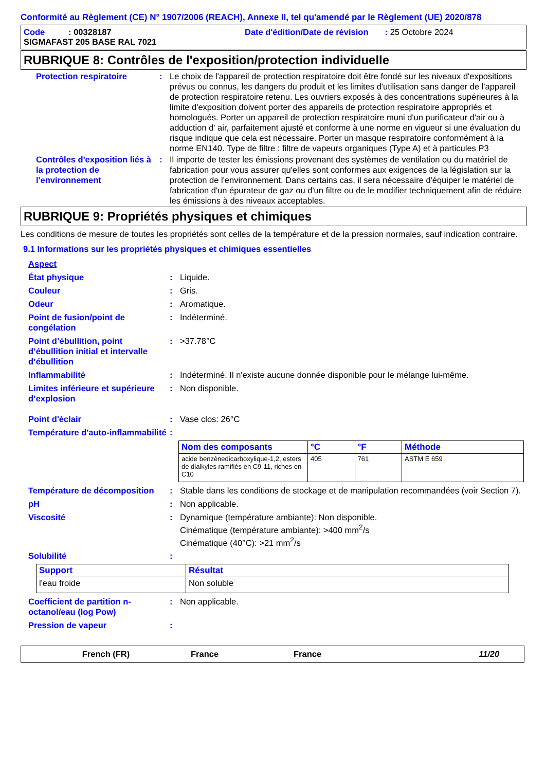Conformité au Règlement (CE) N° 1907/2006 (REACH), Annexe II, tel qu'amendé par le Règlement (UE) 2020/878
Code : 00328187 Date d'édition/Date de révision : 25 Octobre 2024
SIGMAFAST 205 BASE RAL 7021
RUBRIQUE 8: Contrôles de l'exposition/protection individuelle
Protection respiratoire : Le choix de l'appareil de protection respiratoire doit être fondé sur les niveaux d'expositions prévus ou connus, les dangers du produit et les limites d'utilisation sans danger de l'appareil de protection respiratoire retenu. Les ouvriers exposés à des concentrations supérieures à la limite d'exposition doivent porter des appareils de protection respiratoire appropriés et homologués. Porter un appareil de protection respiratoire muni d'un purificateur d'air ou à adduction d' air, parfaitement ajusté et conforme à une norme en vigueur si une évaluation du risque indique que cela est nécessaire. Porter un masque respiratoire conformément à la norme EN140. Type de filtre : filtre de vapeurs organiques (Type A) et à particules P3
Contrôles d'exposition liés à la protection de l'environnement
: Il importe de tester les émissions provenant des systèmes de ventilation ou du matériel de fabrication pour vous assurer qu'elles sont conformes aux exigences de la législation sur la protection de l'environnement. Dans certains cas, il sera nécessaire d'équiper le matériel de fabrication d'un épurateur de gaz ou d'un filtre ou de le modifier techniquement afin de réduire les émissions à des niveaux acceptables.
RUBRIQUE 9: Propriétés physiques et chimiques
Les conditions de mesure de toutes les propriétés sont celles de la température et de la pression normales, sauf indication contraire.
9.1 Informations sur les propriétés physiques et chimiques essentielles
Aspect
État physique : Liquide.
Couleur : Gris.
Odeur : Aromatique.
Point de fusion/point de congélation
: Indéterminé.
Point d’ébullition, point d’ébullition initial et intervalle d’ébullition
: >37.78°C
Inflammabilité : Indéterminé. Il n'existe aucune donnée disponible pour le mélange lui-même.
Limites inférieure et supérieure d’explosion
: Non disponible.
Point d'éclair : Vase clos: 26°C
Température d'auto-inflammabilité
:
| Nom des composants | °C | °F | Méthode |
| --- | --- | --- | --- |
| acide benzènedicarboxylique-1,2, esters de dialkyles ramifiés en C9-11, riches en C10 | 405 | 761 | ASTM E 659 |
Température de décomposition
: Stable dans les conditions de stockage et de manipulation recommandées (voir Section 7).
pH : Non applicable.
Viscosité : Dynamique (température ambiante): Non disponible.
Cinématique (température ambiante): >400 mm<sup>2</sup>/s
Cinématique (40°C): >21 mm<sup>2</sup>/s
Solubilité :
| Support | Résultat |
| --- | --- |
| l'eau froide | Non soluble |
Coefficient de partition n-octanol/eau (log Pow)
: Non applicable.
Pression de vapeur :
French (FR) France France 11/20